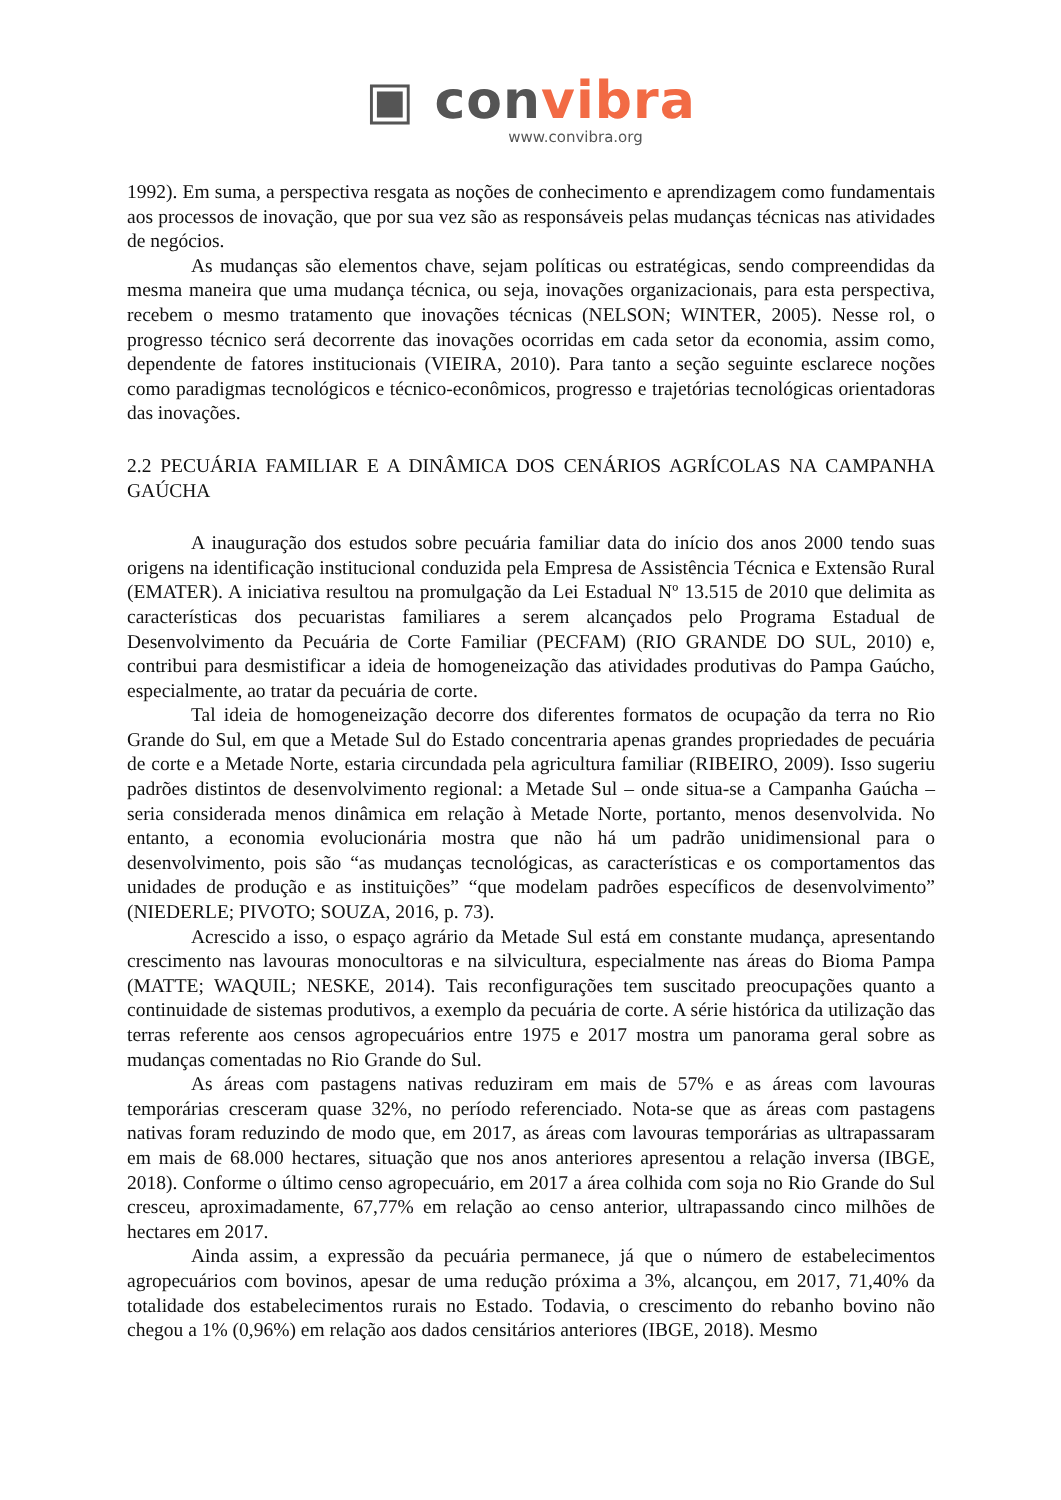▣ convibra
www.convibra.org
1992). Em suma, a perspectiva resgata as noções de conhecimento e aprendizagem como fundamentais aos processos de inovação, que por sua vez são as responsáveis pelas mudanças técnicas nas atividades de negócios.
As mudanças são elementos chave, sejam políticas ou estratégicas, sendo compreendidas da mesma maneira que uma mudança técnica, ou seja, inovações organizacionais, para esta perspectiva, recebem o mesmo tratamento que inovações técnicas (NELSON; WINTER, 2005). Nesse rol, o progresso técnico será decorrente das inovações ocorridas em cada setor da economia, assim como, dependente de fatores institucionais (VIEIRA, 2010). Para tanto a seção seguinte esclarece noções como paradigmas tecnológicos e técnico-econômicos, progresso e trajetórias tecnológicas orientadoras das inovações.
2.2 PECUÁRIA FAMILIAR E A DINÂMICA DOS CENÁRIOS AGRÍCOLAS NA CAMPANHA GAÚCHA
A inauguração dos estudos sobre pecuária familiar data do início dos anos 2000 tendo suas origens na identificação institucional conduzida pela Empresa de Assistência Técnica e Extensão Rural (EMATER). A iniciativa resultou na promulgação da Lei Estadual Nº 13.515 de 2010 que delimita as características dos pecuaristas familiares a serem alcançados pelo Programa Estadual de Desenvolvimento da Pecuária de Corte Familiar (PECFAM) (RIO GRANDE DO SUL, 2010) e, contribui para desmistificar a ideia de homogeneização das atividades produtivas do Pampa Gaúcho, especialmente, ao tratar da pecuária de corte.
Tal ideia de homogeneização decorre dos diferentes formatos de ocupação da terra no Rio Grande do Sul, em que a Metade Sul do Estado concentraria apenas grandes propriedades de pecuária de corte e a Metade Norte, estaria circundada pela agricultura familiar (RIBEIRO, 2009). Isso sugeriu padrões distintos de desenvolvimento regional: a Metade Sul – onde situa-se a Campanha Gaúcha – seria considerada menos dinâmica em relação à Metade Norte, portanto, menos desenvolvida. No entanto, a economia evolucionária mostra que não há um padrão unidimensional para o desenvolvimento, pois são “as mudanças tecnológicas, as características e os comportamentos das unidades de produção e as instituições” “que modelam padrões específicos de desenvolvimento” (NIEDERLE; PIVOTO; SOUZA, 2016, p. 73).
Acrescido a isso, o espaço agrário da Metade Sul está em constante mudança, apresentando crescimento nas lavouras monocultoras e na silvicultura, especialmente nas áreas do Bioma Pampa (MATTE; WAQUIL; NESKE, 2014). Tais reconfigurações tem suscitado preocupações quanto a continuidade de sistemas produtivos, a exemplo da pecuária de corte. A série histórica da utilização das terras referente aos censos agropecuários entre 1975 e 2017 mostra um panorama geral sobre as mudanças comentadas no Rio Grande do Sul.
As áreas com pastagens nativas reduziram em mais de 57% e as áreas com lavouras temporárias cresceram quase 32%, no período referenciado. Nota-se que as áreas com pastagens nativas foram reduzindo de modo que, em 2017, as áreas com lavouras temporárias as ultrapassaram em mais de 68.000 hectares, situação que nos anos anteriores apresentou a relação inversa (IBGE, 2018). Conforme o último censo agropecuário, em 2017 a área colhida com soja no Rio Grande do Sul cresceu, aproximadamente, 67,77% em relação ao censo anterior, ultrapassando cinco milhões de hectares em 2017.
Ainda assim, a expressão da pecuária permanece, já que o número de estabelecimentos agropecuários com bovinos, apesar de uma redução próxima a 3%, alcançou, em 2017, 71,40% da totalidade dos estabelecimentos rurais no Estado. Todavia, o crescimento do rebanho bovino não chegou a 1% (0,96%) em relação aos dados censitários anteriores (IBGE, 2018). Mesmo